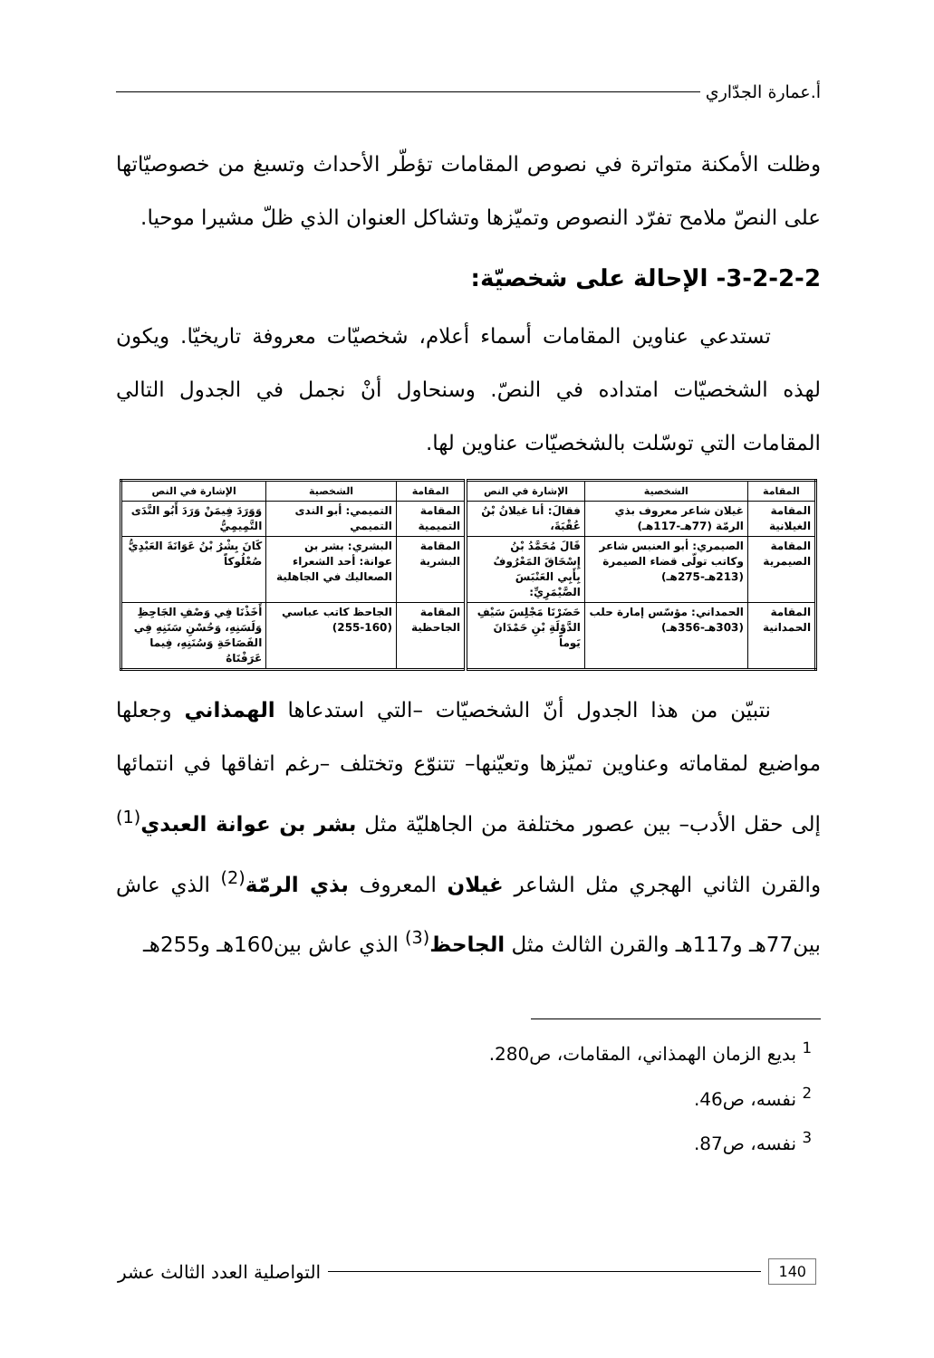أ.عمارة الجدّاري
وظلت الأمكنة متواترة في نصوص المقامات تؤطّر الأحداث وتسبغ من خصوصيّاتها على النصّ ملامح تفرّد النصوص وتميّزها وتشاكل العنوان الذي ظلّ مشيرا موحيا.
3-2-2-2- الإحالة على شخصيّة:
تستدعي عناوين المقامات أسماء أعلام، شخصيّات معروفة تاريخيّا. ويكون لهذه الشخصيّات امتداده في النصّ. وسنحاول أنْ نجمل في الجدول التالي المقامات التي توسّلت بالشخصيّات عناوين لها.
| المقامة | الشخصية | الإشارة في النص | المقامة | الشخصية | الإشارة في النص |
| --- | --- | --- | --- | --- | --- |
| المقامة الغيلانية | غيلان شاعر معروف بذي الرمّة (77هـ-117هـ) | فقالَ: أنا غيلانُ بْنُ عُقْبَةَ، | المقامة التميمية | التميمي: أبو الندى التميمي | وَوَرَدَ فِيمَنْ وَرَدَ أَبُو النَّدَى التَّمِيمِيُّ |
| المقامة الصيمرية | الصيمري: أبو العنبس شاعر وكاتب تولّى قضاء الصيمرة (213هـ-275هـ) | قَالَ مُحَمَّدُ بْنُ إِسْحَاقَ المَعْرُوفُ بِأَبِي العَنْبَسَ الصَّيْمَرِيِّ: | المقامة البشرية | البشري: بشر بن عوانة: أحد الشعراء الصعاليك في الجاهلية | كَانَ بِشْرُ بْنُ عَوَانَةَ العَبْدِيُّ صُعْلُوكاً |
| المقامة الحمدانية | الحمداني: مؤسّس إمارة حلب (303هـ-356هـ) | حَضَرْنَا مَجْلِسَ سَيْفِ الدَّوْلَةِ بْنِ حَمْدَانَ يَوماً | المقامة الجاحظية | الجاحظ كاتب عباسي (160-255) | أَخَذْنَا فِي وَصْفِ الجَاحِظِ وَلَسَنِهِ، وَحُسْنِ سَنَنِهِ فِي الفَصَاحَةِ وَسُنَنِهِ، فِيما عَرَفْنَاهُ |
نتبيّن من هذا الجدول أنّ الشخصيّات –التي استدعاها الهمذاني وجعلها مواضيع لمقاماته وعناوين تميّزها وتعيّنها– تتنوّع وتختلف –رغم اتفاقها في انتمائها إلى حقل الأدب– بين عصور مختلفة من الجاهليّة مثل بشر بن عوانة العبدي<sup>(1)</sup> والقرن الثاني الهجري مثل الشاعر غيلان المعروف بذي الرمّة<sup>(2)</sup> الذي عاش بين77هـ و117هـ والقرن الثالث مثل الجاحظ<sup>(3)</sup> الذي عاش بين160هـ و255هـ
<sup>1</sup> بديع الزمان الهمذاني، المقامات، ص280.
<sup>2</sup> نفسه، ص46.
<sup>3</sup> نفسه، ص87.
140 التواصلية العدد الثالث عشر